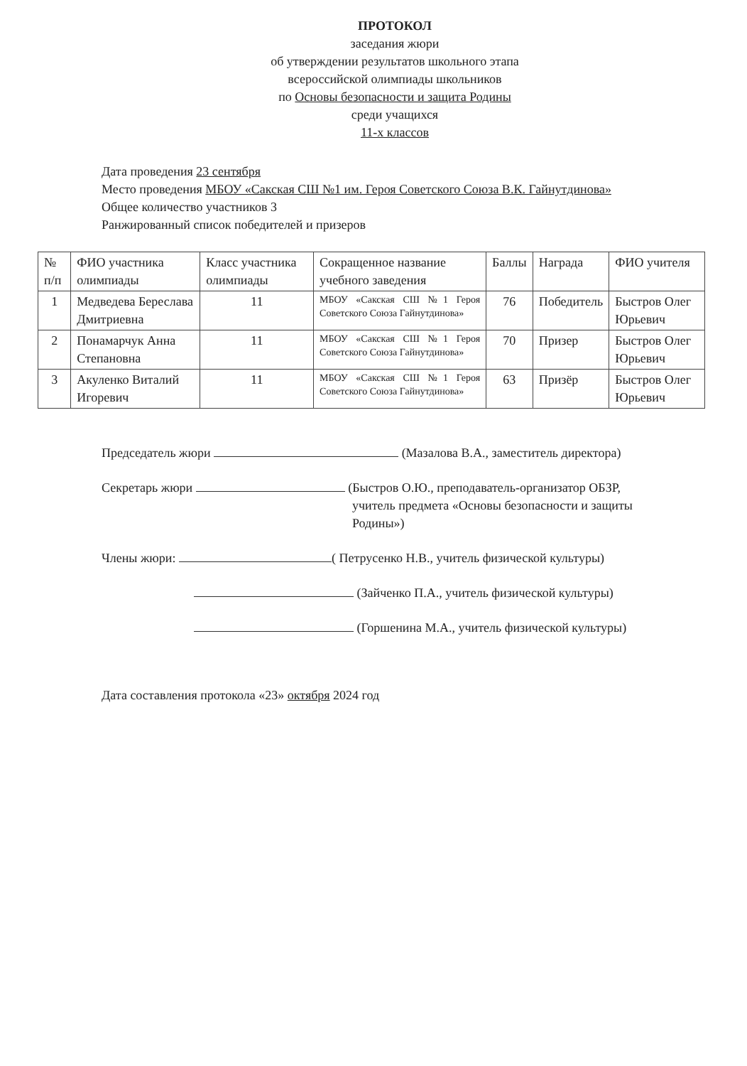ПРОТОКОЛ
заседания жюри
об утверждении результатов школьного этапа
всероссийской олимпиады школьников
по Основы безопасности и защита Родины
среди учащихся
11-х классов
Дата проведения 23 сентября
Место проведения МБОУ «Сакская СШ №1 им. Героя Советского Союза В.К. Гайнутдинова»
Общее количество участников 3
Ранжированный список победителей и призеров
| № п/п | ФИО участника олимпиады | Класс участника олимпиады | Сокращенное название учебного заведения | Баллы | Награда | ФИО учителя |
| 1 | Медведева Береслава Дмитриевна | 11 | МБОУ «Сакская СШ №1 Героя Советского Союза Гайнутдинова» | 76 | Победитель | Быстров Олег Юрьевич |
| 2 | Понамарчук Анна Степановна | 11 | МБОУ «Сакская СШ №1 Героя Советского Союза Гайнутдинова» | 70 | Призер | Быстров Олег Юрьевич |
| 3 | Акуленко Виталий Игоревич | 11 | МБОУ «Сакская СШ №1 Героя Советского Союза Гайнутдинова» | 63 | Призёр | Быстров Олег Юрьевич |
Председатель жюри (Мазалова В.А., заместитель директора)
Секретарь жюри (Быстров О.Ю., преподаватель-организатор ОБЗР,
учитель предмета «Основы безопасности и защиты
Родины»)
Члены жюри: ( Петрусенко Н.В., учитель физической культуры)
(Зайченко П.А., учитель физической культуры)
(Горшенина М.А., учитель физической культуры)
Дата составления протокола «23» октября 2024 год